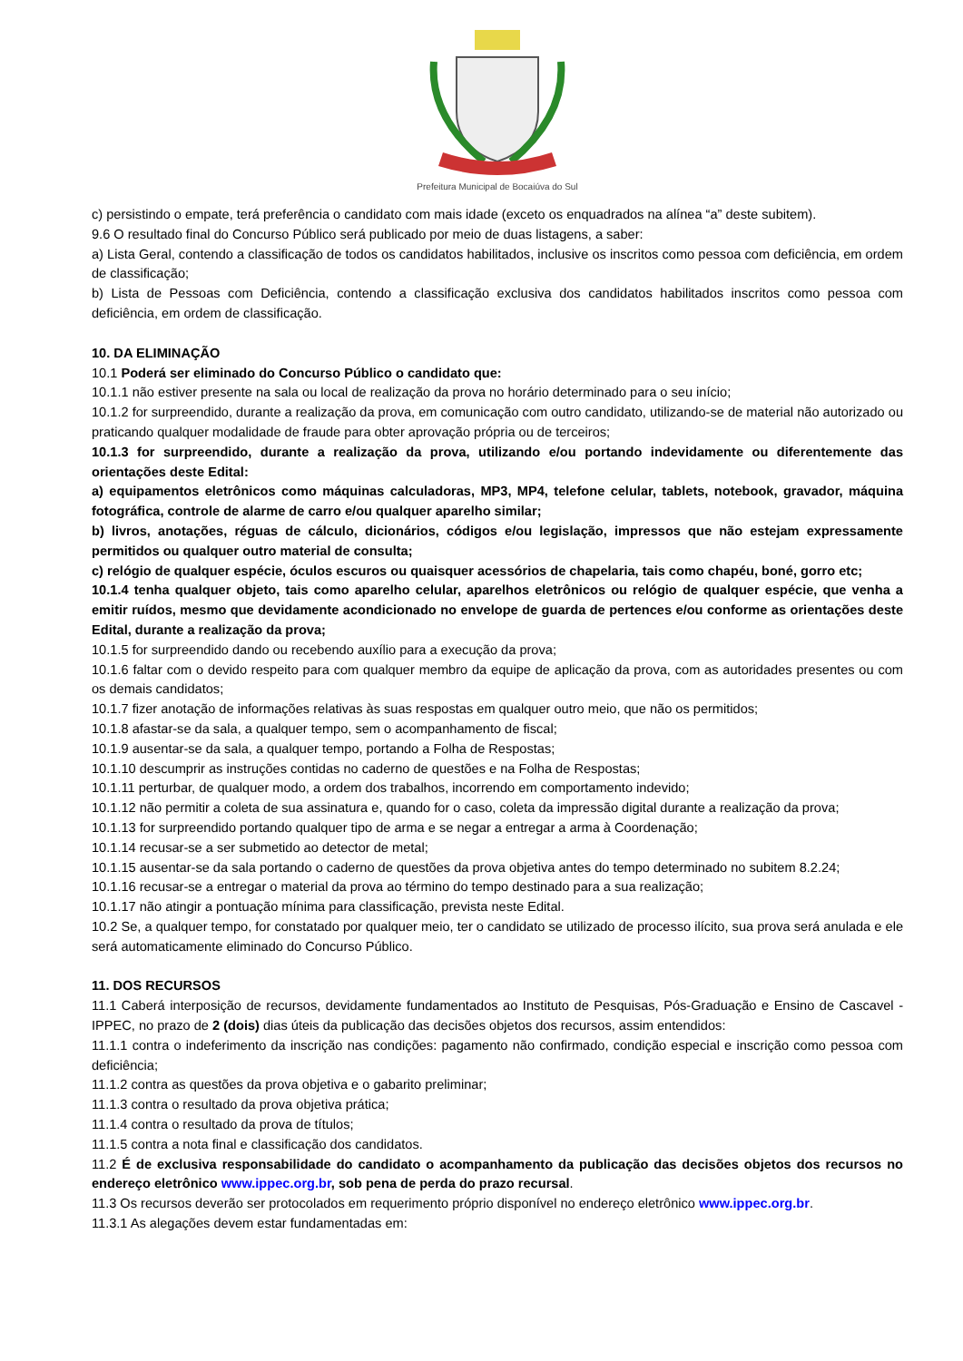Prefeitura Municipal de Bocaiúva do Sul
c) persistindo o empate, terá preferência o candidato com mais idade (exceto os enquadrados na alínea “a” deste subitem).
9.6 O resultado final do Concurso Público será publicado por meio de duas listagens, a saber:
a) Lista Geral, contendo a classificação de todos os candidatos habilitados, inclusive os inscritos como pessoa com deficiência, em ordem de classificação;
b) Lista de Pessoas com Deficiência, contendo a classificação exclusiva dos candidatos habilitados inscritos como pessoa com deficiência, em ordem de classificação.
10. DA ELIMINAÇÃO
10.1 Poderá ser eliminado do Concurso Público o candidato que:
10.1.1 não estiver presente na sala ou local de realização da prova no horário determinado para o seu início;
10.1.2 for surpreendido, durante a realização da prova, em comunicação com outro candidato, utilizando-se de material não autorizado ou praticando qualquer modalidade de fraude para obter aprovação própria ou de terceiros;
10.1.3 for surpreendido, durante a realização da prova, utilizando e/ou portando indevidamente ou diferentemente das orientações deste Edital:
a) equipamentos eletrônicos como máquinas calculadoras, MP3, MP4, telefone celular, tablets, notebook, gravador, máquina fotográfica, controle de alarme de carro e/ou qualquer aparelho similar;
b) livros, anotações, réguas de cálculo, dicionários, códigos e/ou legislação, impressos que não estejam expressamente permitidos ou qualquer outro material de consulta;
c) relógio de qualquer espécie, óculos escuros ou quaisquer acessórios de chapelaria, tais como chapéu, boné, gorro etc;
10.1.4 tenha qualquer objeto, tais como aparelho celular, aparelhos eletrônicos ou relógio de qualquer espécie, que venha a emitir ruídos, mesmo que devidamente acondicionado no envelope de guarda de pertences e/ou conforme as orientações deste Edital, durante a realização da prova;
10.1.5 for surpreendido dando ou recebendo auxílio para a execução da prova;
10.1.6 faltar com o devido respeito para com qualquer membro da equipe de aplicação da prova, com as autoridades presentes ou com os demais candidatos;
10.1.7 fizer anotação de informações relativas às suas respostas em qualquer outro meio, que não os permitidos;
10.1.8 afastar-se da sala, a qualquer tempo, sem o acompanhamento de fiscal;
10.1.9 ausentar-se da sala, a qualquer tempo, portando a Folha de Respostas;
10.1.10 descumprir as instruções contidas no caderno de questões e na Folha de Respostas;
10.1.11 perturbar, de qualquer modo, a ordem dos trabalhos, incorrendo em comportamento indevido;
10.1.12 não permitir a coleta de sua assinatura e, quando for o caso, coleta da impressão digital durante a realização da prova;
10.1.13 for surpreendido portando qualquer tipo de arma e se negar a entregar a arma à Coordenação;
10.1.14 recusar-se a ser submetido ao detector de metal;
10.1.15 ausentar-se da sala portando o caderno de questões da prova objetiva antes do tempo determinado no subitem 8.2.24;
10.1.16 recusar-se a entregar o material da prova ao término do tempo destinado para a sua realização;
10.1.17 não atingir a pontuação mínima para classificação, prevista neste Edital.
10.2 Se, a qualquer tempo, for constatado por qualquer meio, ter o candidato se utilizado de processo ilícito, sua prova será anulada e ele será automaticamente eliminado do Concurso Público.
11. DOS RECURSOS
11.1 Caberá interposição de recursos, devidamente fundamentados ao Instituto de Pesquisas, Pós-Graduação e Ensino de Cascavel - IPPEC, no prazo de 2 (dois) dias úteis da publicação das decisões objetos dos recursos, assim entendidos:
11.1.1 contra o indeferimento da inscrição nas condições: pagamento não confirmado, condição especial e inscrição como pessoa com deficiência;
11.1.2 contra as questões da prova objetiva e o gabarito preliminar;
11.1.3 contra o resultado da prova objetiva prática;
11.1.4 contra o resultado da prova de títulos;
11.1.5 contra a nota final e classificação dos candidatos.
11.2 É de exclusiva responsabilidade do candidato o acompanhamento da publicação das decisões objetos dos recursos no endereço eletrônico www.ippec.org.br, sob pena de perda do prazo recursal.
11.3 Os recursos deverão ser protocolados em requerimento próprio disponível no endereço eletrônico www.ippec.org.br.
11.3.1 As alegações devem estar fundamentadas em: